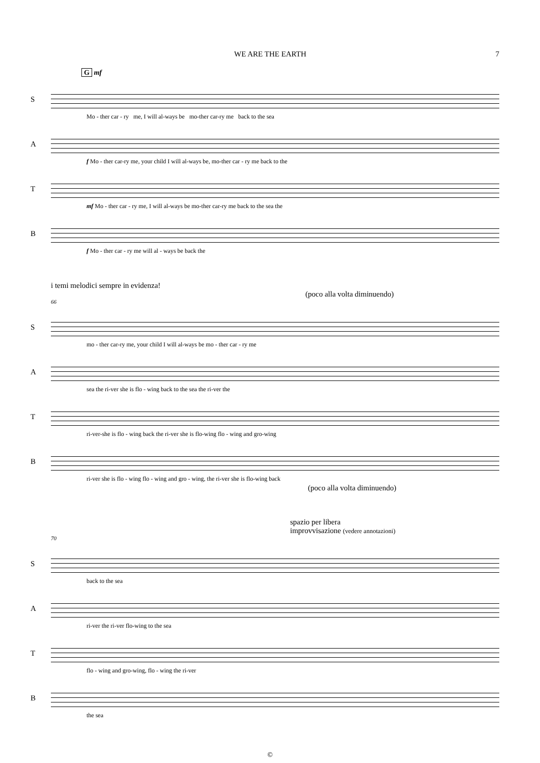WE ARE THE EARTH 7
G mf
S
Mo - ther car - ry me, I will al-ways be mo-ther car-ry me back to the sea
A
f Mo - ther car-ry me, your child I will al-ways be, mo-ther car - ry me back to the
T
mf Mo - ther car - ry me, I will al-ways be mo-ther car-ry me back to the sea the
B
f Mo - ther car - ry me will al - ways be back the
i temi melodici sempre in evidenza!
(poco alla volta diminuendo)
66
S
mo - ther car-ry me, your child I will al-ways be mo - ther car - ry me
A
sea the ri-ver she is flo - wing back to the sea the ri-ver the
T
ri-ver-she is flo - wing back the ri-ver she is flo-wing flo - wing and gro-wing
B
ri-ver she is flo - wing flo - wing and gro - wing, the ri-ver she is flo-wing back
(poco alla volta diminuendo)
spazio per libera
improvvisazione (vedere annotazioni)
70
S
back to the sea
A
ri-ver the ri-ver flo-wing to the sea
T
flo - wing and gro-wing, flo - wing the ri-ver
B
the sea
©